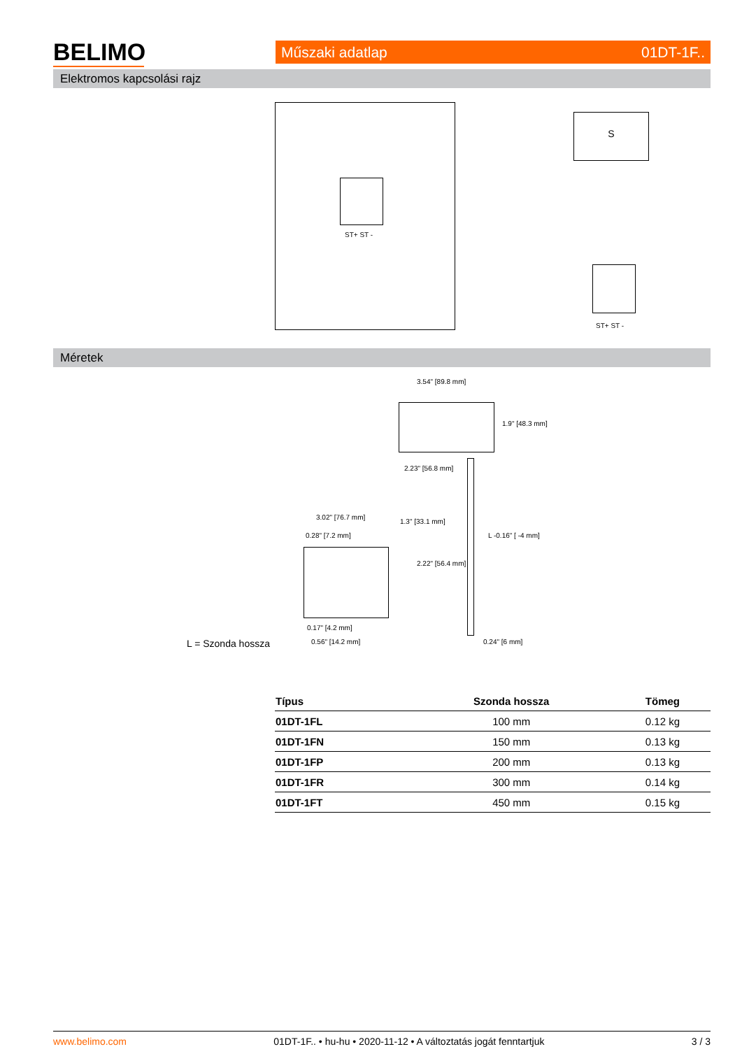BELIMO Műszaki adatlap 01DT-1F..
Elektromos kapcsolási rajz
ST+ ST -
S
ST+ ST -
Méretek
3.54" [89.8 mm]
1.9" [48.3 mm]
2.23" [56.8 mm]
3.02" [76.7 mm]
0.28" [7.2 mm]
1.3" [33.1 mm]
2.22" [56.4 mm]
L -0.16" [ -4 mm]
0.17" [4.2 mm]
0.56" [14.2 mm] 0.24" [6 mm]
L = Szonda hossza
| Típus | Szonda hossza | Tömeg |
| --- | --- | --- |
| 01DT-1FL | 100 mm | 0.12 kg |
| 01DT-1FN | 150 mm | 0.13 kg |
| 01DT-1FP | 200 mm | 0.13 kg |
| 01DT-1FR | 300 mm | 0.14 kg |
| 01DT-1FT | 450 mm | 0.15 kg |
www.belimo.com 01DT-1F.. • hu-hu • 2020-11-12 • A változtatás jogát fenntartjuk 3 / 3